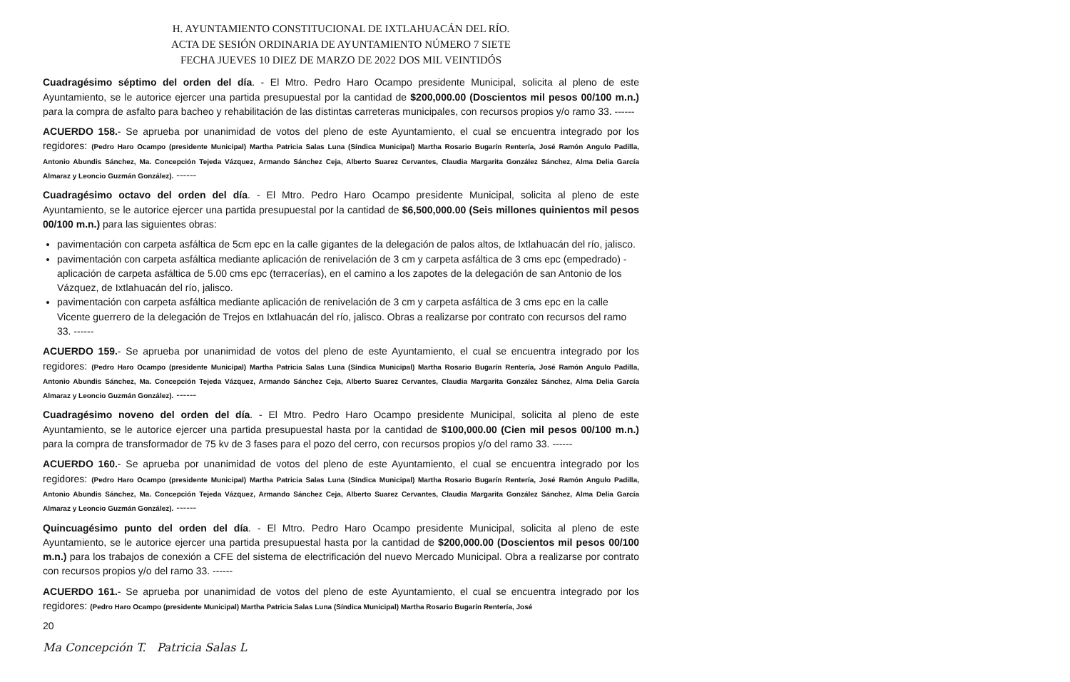H. AYUNTAMIENTO CONSTITUCIONAL DE IXTLAHUACÁN DEL RÍO.
ACTA DE SESIÓN ORDINARIA DE AYUNTAMIENTO NÚMERO 7 SIETE
FECHA JUEVES 10 DIEZ DE MARZO DE 2022 DOS MIL VEINTIDÓS
Cuadragésimo séptimo del orden del día. - El Mtro. Pedro Haro Ocampo presidente Municipal, solicita al pleno de este Ayuntamiento, se le autorice ejercer una partida presupuestal por la cantidad de $200,000.00 (Doscientos mil pesos 00/100 m.n.) para la compra de asfalto para bacheo y rehabilitación de las distintas carreteras municipales, con recursos propios y/o ramo 33. ------
ACUERDO 158.- Se aprueba por unanimidad de votos del pleno de este Ayuntamiento, el cual se encuentra integrado por los regidores: (Pedro Haro Ocampo (presidente Municipal) Martha Patricia Salas Luna (Síndica Municipal) Martha Rosario Bugarín Rentería, José Ramón Angulo Padilla, Antonio Abundis Sánchez, Ma. Concepción Tejeda Vázquez, Armando Sánchez Ceja, Alberto Suarez Cervantes, Claudia Margarita González Sánchez, Alma Delia García Almaraz y Leoncio Guzmán González). ------
Cuadragésimo octavo del orden del día. - El Mtro. Pedro Haro Ocampo presidente Municipal, solicita al pleno de este Ayuntamiento, se le autorice ejercer una partida presupuestal por la cantidad de $6,500,000.00 (Seis millones quinientos mil pesos 00/100 m.n.) para las siguientes obras:
pavimentación con carpeta asfáltica de 5cm epc en la calle gigantes de la delegación de palos altos, de Ixtlahuacán del río, jalisco.
pavimentación con carpeta asfáltica mediante aplicación de renivelación de 3 cm y carpeta asfáltica de 3 cms epc (empedrado) - aplicación de carpeta asfáltica de 5.00 cms epc (terracerías), en el camino a los zapotes de la delegación de san Antonio de los Vázquez, de Ixtlahuacán del río, jalisco.
pavimentación con carpeta asfáltica mediante aplicación de renivelación de 3 cm y carpeta asfáltica de 3 cms epc en la calle Vicente guerrero de la delegación de Trejos en Ixtlahuacán del río, jalisco. Obras a realizarse por contrato con recursos del ramo 33. ------
ACUERDO 159.- Se aprueba por unanimidad de votos del pleno de este Ayuntamiento, el cual se encuentra integrado por los regidores: (Pedro Haro Ocampo (presidente Municipal) Martha Patricia Salas Luna (Síndica Municipal) Martha Rosario Bugarín Rentería, José Ramón Angulo Padilla, Antonio Abundis Sánchez, Ma. Concepción Tejeda Vázquez, Armando Sánchez Ceja, Alberto Suarez Cervantes, Claudia Margarita González Sánchez, Alma Delia García Almaraz y Leoncio Guzmán González). ------
Cuadragésimo noveno del orden del día. - El Mtro. Pedro Haro Ocampo presidente Municipal, solicita al pleno de este Ayuntamiento, se le autorice ejercer una partida presupuestal hasta por la cantidad de $100,000.00 (Cien mil pesos 00/100 m.n.) para la compra de transformador de 75 kv de 3 fases para el pozo del cerro, con recursos propios y/o del ramo 33. ------
ACUERDO 160.- Se aprueba por unanimidad de votos del pleno de este Ayuntamiento, el cual se encuentra integrado por los regidores: (Pedro Haro Ocampo (presidente Municipal) Martha Patricia Salas Luna (Síndica Municipal) Martha Rosario Bugarín Rentería, José Ramón Angulo Padilla, Antonio Abundis Sánchez, Ma. Concepción Tejeda Vázquez, Armando Sánchez Ceja, Alberto Suarez Cervantes, Claudia Margarita González Sánchez, Alma Delia García Almaraz y Leoncio Guzmán González). ------
Quincuagésimo punto del orden del día. - El Mtro. Pedro Haro Ocampo presidente Municipal, solicita al pleno de este Ayuntamiento, se le autorice ejercer una partida presupuestal hasta por la cantidad de $200,000.00 (Doscientos mil pesos 00/100 m.n.) para los trabajos de conexión a CFE del sistema de electrificación del nuevo Mercado Municipal. Obra a realizarse por contrato con recursos propios y/o del ramo 33. ------
ACUERDO 161.- Se aprueba por unanimidad de votos del pleno de este Ayuntamiento, el cual se encuentra integrado por los regidores: (Pedro Haro Ocampo (presidente Municipal) Martha Patricia Salas Luna (Síndica Municipal) Martha Rosario Bugarín Rentería, José
20
Ma Concepción T. Patricia Salas L